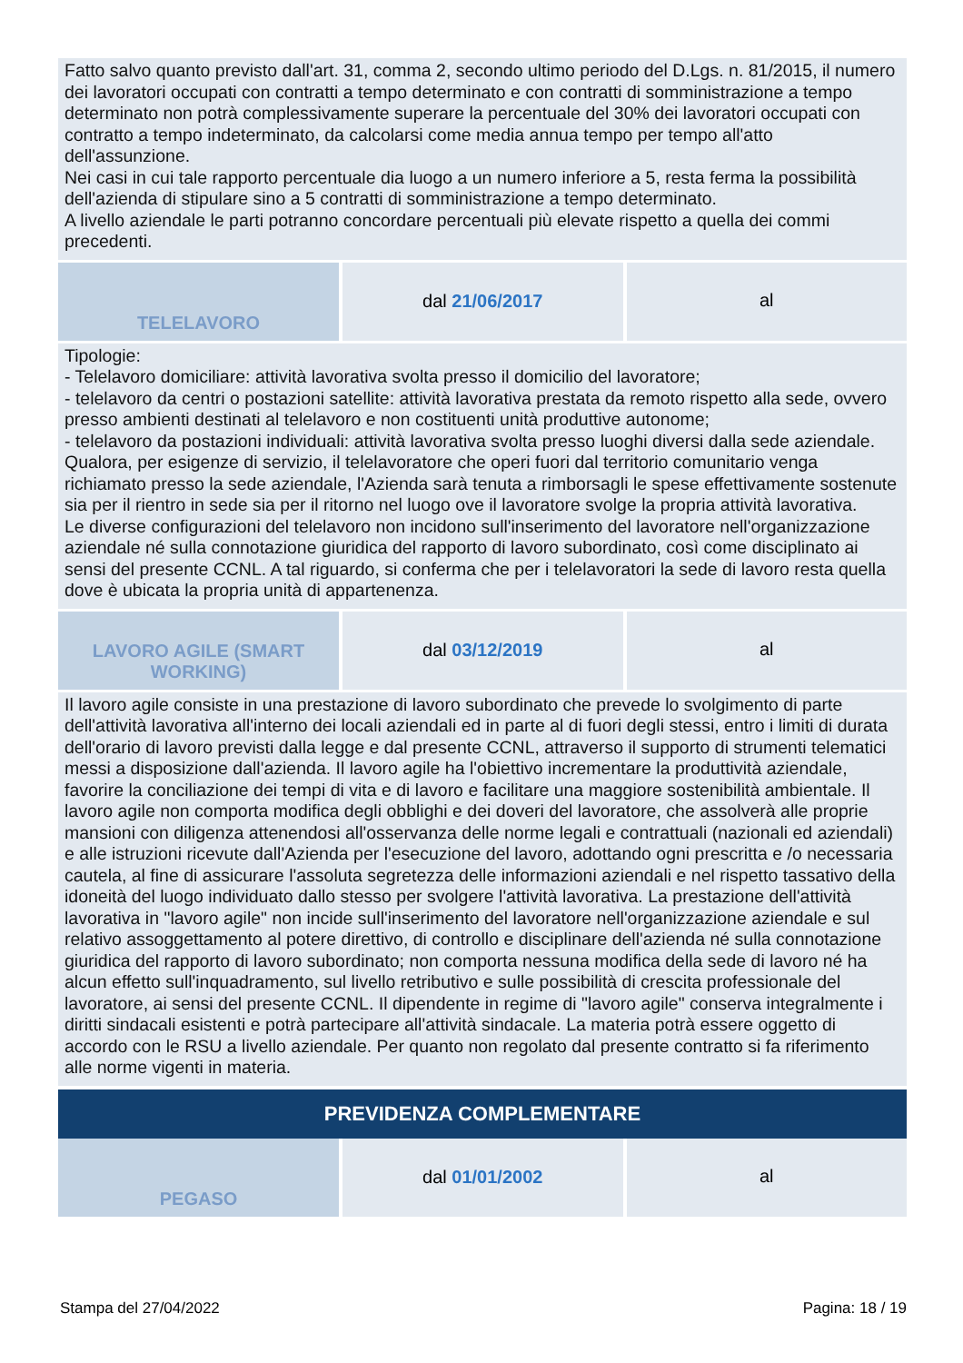Fatto salvo quanto previsto dall'art. 31, comma 2, secondo ultimo periodo del D.Lgs. n. 81/2015, il numero dei lavoratori occupati con contratti a tempo determinato e con contratti di somministrazione a tempo determinato non potrà complessivamente superare la percentuale del 30% dei lavoratori occupati con contratto a tempo indeterminato, da calcolarsi come media annua tempo per tempo all'atto dell'assunzione.
Nei casi in cui tale rapporto percentuale dia luogo a un numero inferiore a 5, resta ferma la possibilità dell'azienda di stipulare sino a 5 contratti di somministrazione a tempo determinato.
A livello aziendale le parti potranno concordare percentuali più elevate rispetto a quella dei commi precedenti.
TELELAVORO dal 21/06/2017
al
Tipologie:
- Telelavoro domiciliare: attività lavorativa svolta presso il domicilio del lavoratore;
- telelavoro da centri o postazioni satellite: attività lavorativa prestata da remoto rispetto alla sede, ovvero presso ambienti destinati al telelavoro e non costituenti unità produttive autonome;
- telelavoro da postazioni individuali: attività lavorativa svolta presso luoghi diversi dalla sede aziendale.
Qualora, per esigenze di servizio, il telelavoratore che operi fuori dal territorio comunitario venga richiamato presso la sede aziendale, l'Azienda sarà tenuta a rimborsagli le spese effettivamente sostenute sia per il rientro in sede sia per il ritorno nel luogo ove il lavoratore svolge la propria attività lavorativa.
Le diverse configurazioni del telelavoro non incidono sull'inserimento del lavoratore nell'organizzazione aziendale né sulla connotazione giuridica del rapporto di lavoro subordinato, così come disciplinato ai sensi del presente CCNL. A tal riguardo, si conferma che per i telelavoratori la sede di lavoro resta quella dove è ubicata la propria unità di appartenenza.
LAVORO AGILE (SMART WORKING)
dal 03/12/2019
al
Il lavoro agile consiste in una prestazione di lavoro subordinato che prevede lo svolgimento di parte dell'attività lavorativa all'interno dei locali aziendali ed in parte al di fuori degli stessi, entro i limiti di durata dell'orario di lavoro previsti dalla legge e dal presente CCNL, attraverso il supporto di strumenti telematici messi a disposizione dall'azienda. Il lavoro agile ha l'obiettivo incrementare la produttività aziendale, favorire la conciliazione dei tempi di vita e di lavoro e facilitare una maggiore sostenibilità ambientale. Il lavoro agile non comporta modifica degli obblighi e dei doveri del lavoratore, che assolverà alle proprie mansioni con diligenza attenendosi all'osservanza delle norme legali e contrattuali (nazionali ed aziendali) e alle istruzioni ricevute dall'Azienda per l'esecuzione del lavoro, adottando ogni prescritta e /o necessaria cautela, al fine di assicurare l'assoluta segretezza delle informazioni aziendali e nel rispetto tassativo della idoneità del luogo individuato dallo stesso per svolgere l'attività lavorativa. La prestazione dell'attività lavorativa in "lavoro agile" non incide sull'inserimento del lavoratore nell'organizzazione aziendale e sul relativo assoggettamento al potere direttivo, di controllo e disciplinare dell'azienda né sulla connotazione giuridica del rapporto di lavoro subordinato; non comporta nessuna modifica della sede di lavoro né ha alcun effetto sull'inquadramento, sul livello retributivo e sulle possibilità di crescita professionale del lavoratore, ai sensi del presente CCNL. Il dipendente in regime di "lavoro agile" conserva integralmente i diritti sindacali esistenti e potrà partecipare all'attività sindacale. La materia potrà essere oggetto di accordo con le RSU a livello aziendale. Per quanto non regolato dal presente contratto si fa riferimento alle norme vigenti in materia.
PREVIDENZA COMPLEMENTARE
PEGASO dal 01/01/2002
al
Stampa del 27/04/2022 Pagina: 18 / 19